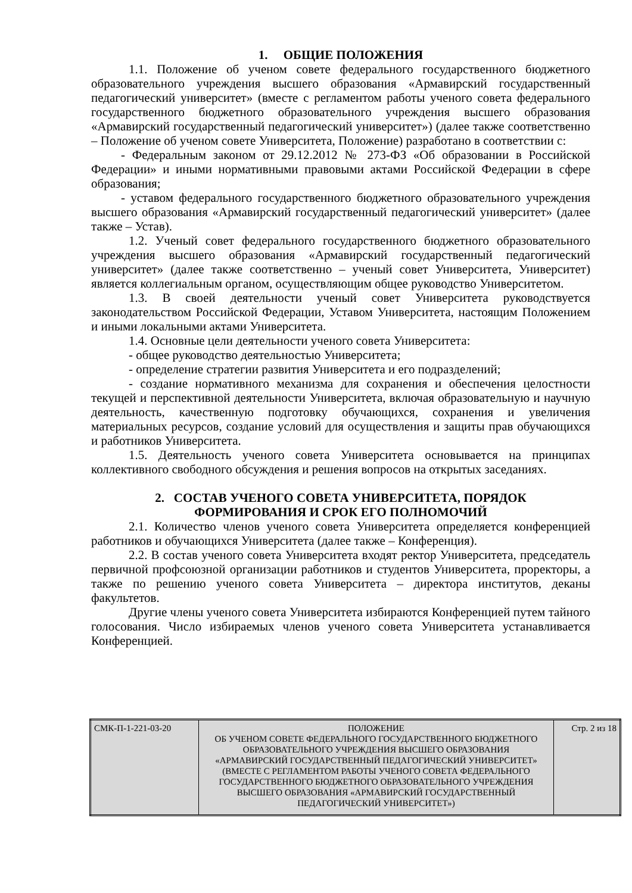1. ОБЩИЕ ПОЛОЖЕНИЯ
1.1. Положение об ученом совете федерального государственного бюджетного образовательного учреждения высшего образования «Армавирский государственный педагогический университет» (вместе с регламентом работы ученого совета федерального государственного бюджетного образовательного учреждения высшего образования «Армавирский государственный педагогический университет») (далее также соответственно – Положение об ученом совете Университета, Положение) разработано в соответствии с:
- Федеральным законом от 29.12.2012 № 273-ФЗ «Об образовании в Российской Федерации» и иными нормативными правовыми актами Российской Федерации в сфере образования;
- уставом федерального государственного бюджетного образовательного учреждения высшего образования «Армавирский государственный педагогический университет» (далее также – Устав).
1.2. Ученый совет федерального государственного бюджетного образовательного учреждения высшего образования «Армавирский государственный педагогический университет» (далее также соответственно – ученый совет Университета, Университет) является коллегиальным органом, осуществляющим общее руководство Университетом.
1.3. В своей деятельности ученый совет Университета руководствуется законодательством Российской Федерации, Уставом Университета, настоящим Положением и иными локальными актами Университета.
1.4. Основные цели деятельности ученого совета Университета:
- общее руководство деятельностью Университета;
- определение стратегии развития Университета и его подразделений;
- создание нормативного механизма для сохранения и обеспечения целостности текущей и перспективной деятельности Университета, включая образовательную и научную деятельность, качественную подготовку обучающихся, сохранения и увеличения материальных ресурсов, создание условий для осуществления и защиты прав обучающихся и работников Университета.
1.5. Деятельность ученого совета Университета основывается на принципах коллективного свободного обсуждения и решения вопросов на открытых заседаниях.
2. СОСТАВ УЧЕНОГО СОВЕТА УНИВЕРСИТЕТА, ПОРЯДОК
ФОРМИРОВАНИЯ И СРОК ЕГО ПОЛНОМОЧИЙ
2.1. Количество членов ученого совета Университета определяется конференцией работников и обучающихся Университета (далее также – Конференция).
2.2. В состав ученого совета Университета входят ректор Университета, председатель первичной профсоюзной организации работников и студентов Университета, проректоры, а также по решению ученого совета Университета – директора институтов, деканы факультетов.
Другие члены ученого совета Университета избираются Конференцией путем тайного голосования. Число избираемых членов ученого совета Университета устанавливается Конференцией.
| СМК-П-1-221-03-20 | ПОЛОЖЕНИЕ ОБ УЧЕНОМ СОВЕТЕ ФЕДЕРАЛЬНОГО ГОСУДАРСТВЕННОГО БЮДЖЕТНОГО ОБРАЗОВАТЕЛЬНОГО УЧРЕЖДЕНИЯ ВЫСШЕГО ОБРАЗОВАНИЯ «АРМАВИРСКИЙ ГОСУДАРСТВЕННЫЙ ПЕДАГОГИЧЕСКИЙ УНИВЕРСИТЕТ» (ВМЕСТЕ С РЕГЛАМЕНТОМ РАБОТЫ УЧЕНОГО СОВЕТА ФЕДЕРАЛЬНОГО ГОСУДАРСТВЕННОГО БЮДЖЕТНОГО ОБРАЗОВАТЕЛЬНОГО УЧРЕЖДЕНИЯ ВЫСШЕГО ОБРАЗОВАНИЯ «АРМАВИРСКИЙ ГОСУДАРСТВЕННЫЙ ПЕДАГОГИЧЕСКИЙ УНИВЕРСИТЕТ») | Стр. 2 из 18 |